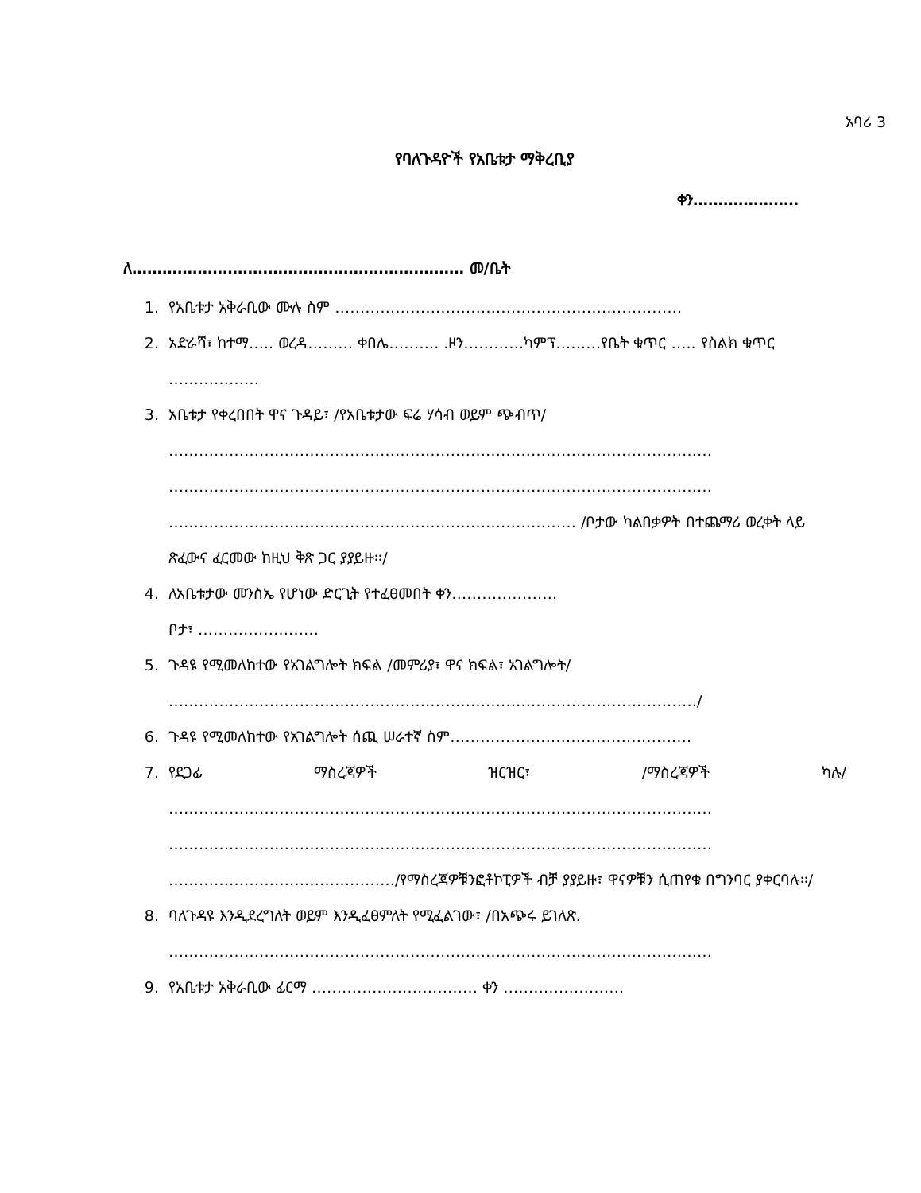አባሪ 3
የባለጉዳዮች የአቤቱታ ማቅረቢያ
ቀን…………………
ለ………………………………………………………… መ/ቤት
1. የአቤቱታ አቅራቢው ሙሉ ስም ……………………………………………………………
2. አድራሻ፣ ከተማ….. ወረዳ……… ቀበሌ………. .ዞን…………ካምፕ………የቤት ቁጥር ….. የስልክ ቁጥር ………………
3. አቤቱታ የቀረበበት ዋና ጉዳይ፣ /የአቤቱታው ፍሬ ሃሳብ ወይም ጭብጥ/
………………………………………………………………………………………………
………………………………………………………………………………………………
……………………………………………………………………… /ቦታው ካልበቃዎት በተጨማሪ ወረቀት ላይ ጽፈውና ፈርመው ከዚህ ቅጽ ጋር ያያይዙ፡፡/
4. ለአቤቱታው መንስኤ የሆነው ድርጊት የተፈፀመበት ቀን…………………
ቦታ፣ ……………………
5. ጉዳዩ የሚመለከተው የአገልግሎት ክፍል /መምሪያ፣ ዋና ክፍል፣ አገልግሎት/
……………………………………………………………………………………………/
6. ጉዳዩ የሚመለከተው የአገልግሎት ሰጪ ሠራተኛ ስም…………………………………………
7. የደጋፊ ማስረጃዎች ዝርዝር፣ /ማስረጃዎች ካሉ/
………………………………………………………………………………………………
………………………………………………………………………………………………
………………………………………/የማስረጃዎቹንፎቶኮፒዎች ብቻ ያያይዙ፣ ዋናዎቹን ሲጠየቁ በግንባር ያቀርባሉ፡፡/
8. ባለጉዳዩ እንዲደረግለት ወይም እንዲፈፀምለት የሚፈልገው፣ /በአጭሩ ይገለጽ.
………………………………………………………………………………………………
9. የአቤቱታ አቅራቢው ፊርማ …………………………… ቀን ……………………